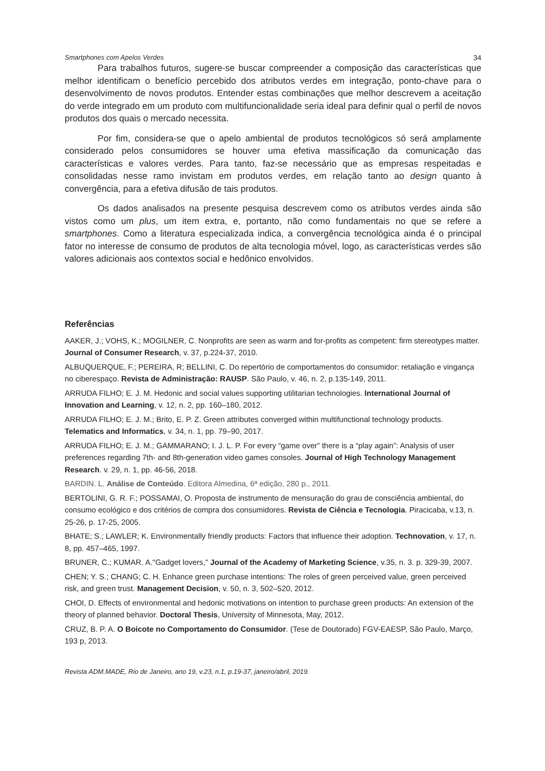Smartphones com Apelos Verdes 34
Para trabalhos futuros, sugere-se buscar compreender a composição das características que melhor identificam o benefício percebido dos atributos verdes em integração, ponto-chave para o desenvolvimento de novos produtos. Entender estas combinações que melhor descrevem a aceitação do verde integrado em um produto com multifuncionalidade seria ideal para definir qual o perfil de novos produtos dos quais o mercado necessita.
Por fim, considera-se que o apelo ambiental de produtos tecnológicos só será amplamente considerado pelos consumidores se houver uma efetiva massificação da comunicação das características e valores verdes. Para tanto, faz-se necessário que as empresas respeitadas e consolidadas nesse ramo invistam em produtos verdes, em relação tanto ao design quanto à convergência, para a efetiva difusão de tais produtos.
Os dados analisados na presente pesquisa descrevem como os atributos verdes ainda são vistos como um plus, um item extra, e, portanto, não como fundamentais no que se refere a smartphones. Como a literatura especializada indica, a convergência tecnológica ainda é o principal fator no interesse de consumo de produtos de alta tecnologia móvel, logo, as características verdes são valores adicionais aos contextos social e hedônico envolvidos.
Referências
AAKER, J.; VOHS, K.; MOGILNER, C. Nonprofits are seen as warm and for-profits as competent: firm stereotypes matter. Journal of Consumer Research, v. 37, p.224-37, 2010.
ALBUQUERQUE, F.; PEREIRA, R; BELLINI, C. Do repertório de comportamentos do consumidor: retaliação e vingança no ciberespaço. Revista de Administração: RAUSP. São Paulo, v. 46, n. 2, p.135-149, 2011.
ARRUDA FILHO; E. J. M. Hedonic and social values supporting utilitarian technologies. International Journal of Innovation and Learning, v. 12, n. 2, pp. 160–180, 2012.
ARRUDA FILHO; E. J. M.; Brito, E. P. Z. Green attributes converged within multifunctional technology products. Telematics and Informatics, v. 34, n. 1, pp. 79–90, 2017.
ARRUDA FILHO; E. J. M.; GAMMARANO; I. J. L. P. For every “game over” there is a “play again”: Analysis of user preferences regarding 7th- and 8th-generation video games consoles. Journal of High Technology Management Research. v. 29, n. 1, pp. 46-56, 2018.
BARDIN. L. Análise de Conteúdo. Editora Almedina, 6ª edição, 280 p., 2011.
BERTOLINI, G. R. F.; POSSAMAI, O. Proposta de instrumento de mensuração do grau de consciência ambiental, do consumo ecológico e dos critérios de compra dos consumidores. Revista de Ciência e Tecnologia. Piracicaba, v.13, n. 25-26, p. 17-25, 2005.
BHATE; S.; LAWLER; K. Environmentally friendly products: Factors that influence their adoption. Technovation, v. 17, n. 8, pp. 457–465, 1997.
BRUNER, C.; KUMAR. A."Gadget lovers," Journal of the Academy of Marketing Science, v.35, n. 3. p. 329-39, 2007.
CHEN; Y. S.; CHANG; C. H. Enhance green purchase intentions: The roles of green perceived value, green perceived risk, and green trust. Management Decision, v. 50, n. 3, 502–520, 2012.
CHOI, D. Effects of environmental and hedonic motivations on intention to purchase green products: An extension of the theory of planned behavior. Doctoral Thesis, University of Minnesota, May, 2012.
CRUZ, B. P. A. O Boicote no Comportamento do Consumidor. (Tese de Doutorado) FGV-EAESP, São Paulo, Março, 193 p, 2013.
Revista ADM.MADE, Rio de Janeiro, ano 19, v.23, n.1, p.19-37, janeiro/abril, 2019.